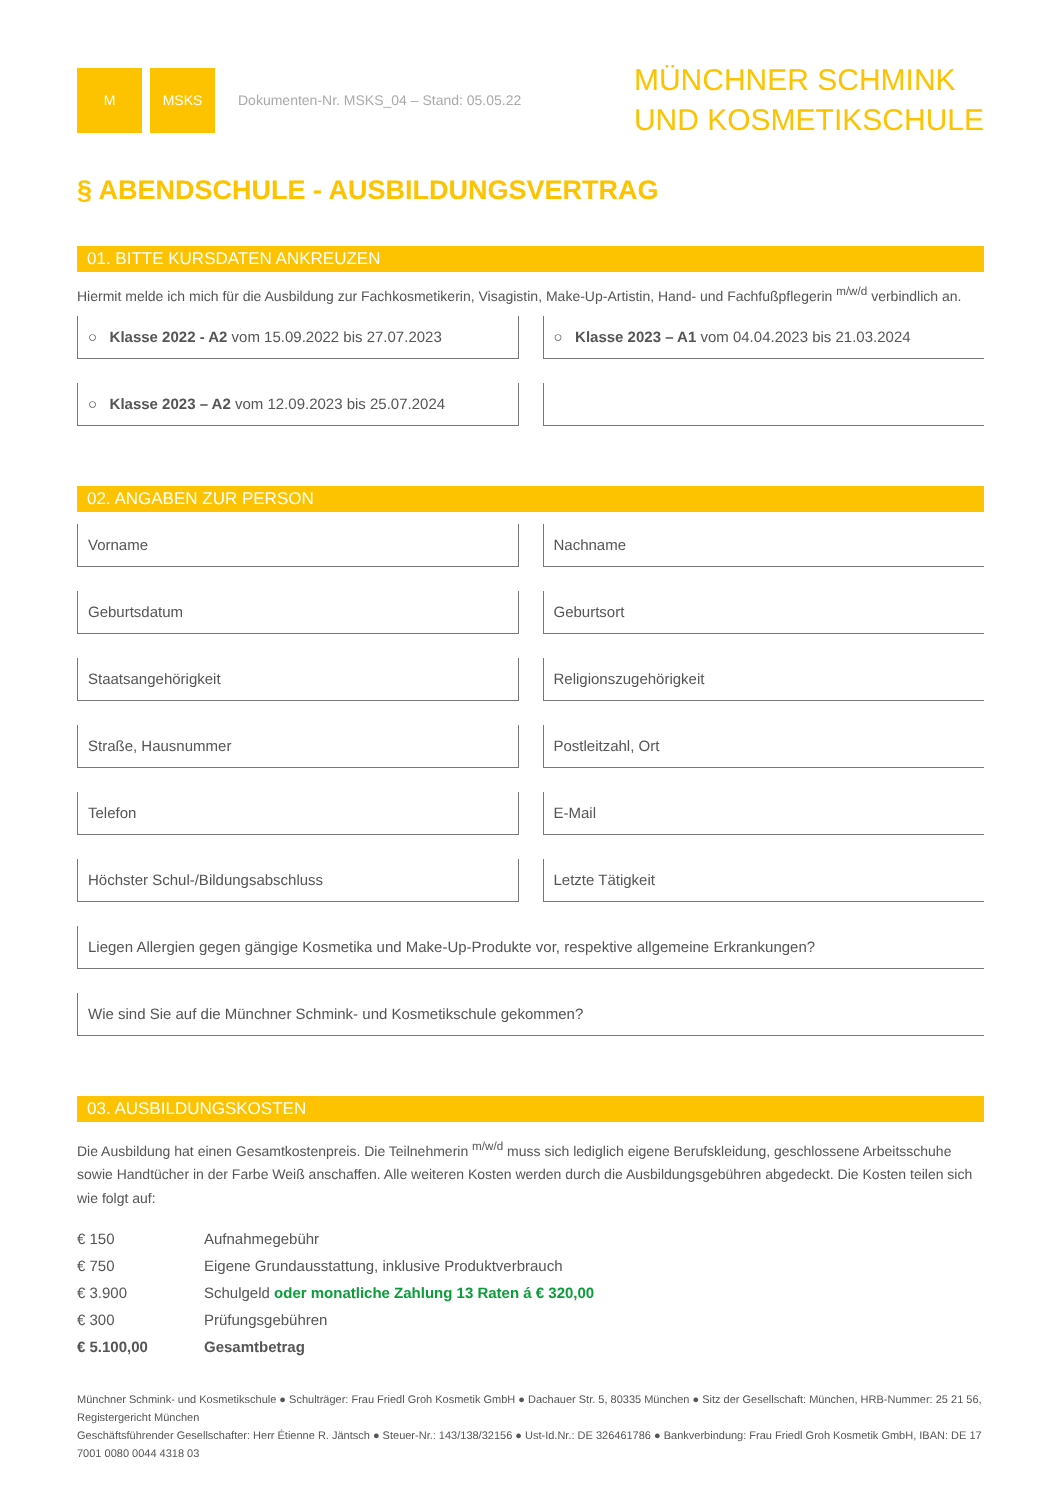M MSKS
Dokumenten-Nr. MSKS_04 – Stand: 05.05.22
MÜNCHNER SCHMINK
UND KOSMETIKSCHULE
§ ABENDSCHULE - AUSBILDUNGSVERTRAG
01. BITTE KURSDATEN ANKREUZEN
Hiermit melde ich mich für die Ausbildung zur Fachkosmetikerin, Visagistin, Make-Up-Artistin, Hand- und Fachfußpflegerin <sup>m/w/d</sup> verbindlich an.
○ Klasse 2022 - A2 vom 15.09.2022 bis 27.07.2023
○ Klasse 2023 – A1 vom 04.04.2023 bis 21.03.2024
○ Klasse 2023 – A2 vom 12.09.2023 bis 25.07.2024
02. ANGABEN ZUR PERSON
Vorname
Nachname
Geburtsdatum
Geburtsort
Staatsangehörigkeit
Religionszugehörigkeit
Straße, Hausnummer
Postleitzahl, Ort
Telefon
E-Mail
Höchster Schul-/Bildungsabschluss
Letzte Tätigkeit
Liegen Allergien gegen gängige Kosmetika und Make-Up-Produkte vor, respektive allgemeine Erkrankungen?
Wie sind Sie auf die Münchner Schmink- und Kosmetikschule gekommen?
03. AUSBILDUNGSKOSTEN
Die Ausbildung hat einen Gesamtkostenpreis. Die Teilnehmerin <sup>m/w/d</sup> muss sich lediglich eigene Berufskleidung, geschlossene Arbeitsschuhe sowie Handtücher in der Farbe Weiß anschaffen. Alle weiteren Kosten werden durch die Ausbildungsgebühren abgedeckt. Die Kosten teilen sich wie folgt auf:
| € 150 | Aufnahmegebühr |
| € 750 | Eigene Grundausstattung, inklusive Produktverbrauch |
| € 3.900 | Schulgeld oder monatliche Zahlung 13 Raten á € 320,00 |
| € 300 | Prüfungsgebühren |
| € 5.100,00 | Gesamtbetrag |
Münchner Schmink- und Kosmetikschule ● Schulträger: Frau Friedl Groh Kosmetik GmbH ● Dachauer Str. 5, 80335 München ● Sitz der Gesellschaft: München, HRB-Nummer: 25 21 56, Registergericht München
Geschäftsführender Gesellschafter: Herr Étienne R. Jäntsch ● Steuer-Nr.: 143/138/32156 ● Ust-Id.Nr.: DE 326461786 ● Bankverbindung: Frau Friedl Groh Kosmetik GmbH, IBAN: DE 17 7001 0080 0044 4318 03